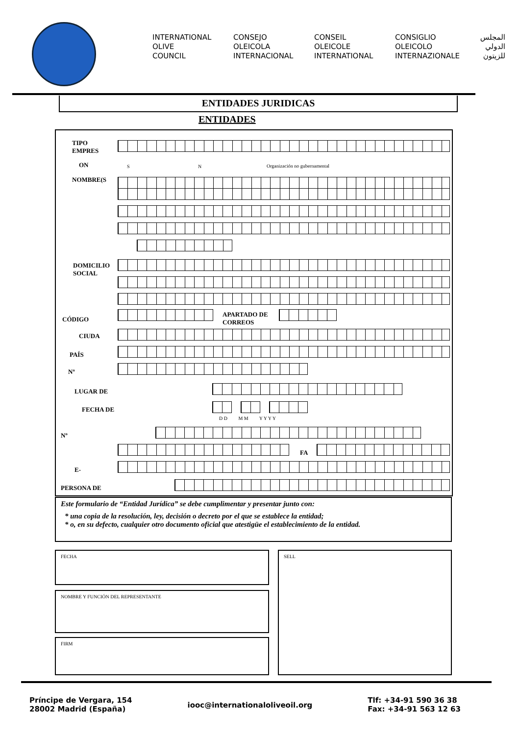INTERNATIONAL
OLIVE
COUNCIL
CONSEJO
OLEICOLA
INTERNACIONAL
CONSEIL
OLEICOLE
INTERNATIONAL
CONSIGLIO
OLEICOLO
INTERNAZIONALE
المجلس
الدولي
للزيتون
ENTIDADES JURIDICAS
ENTIDADES
TIPO
EMPRES
ON S N Organización no gubernamental
NOMBRE(S
DOMICILIO
SOCIAL
CÓDIGO
APARTADO DE
CORREOS
CIUDA
PAÍS
Nº
LUGAR DE
FECHA DE
D D M M Y Y Y Y
Nº
FA
E-
PERSONA DE
Este formulario de “Entidad Jurídica” se debe cumplimentar y presentar junto con:
* una copia de la resolución, ley, decisión o decreto por el que se establece la entidad;
* o, en su defecto, cualquier otro documento oficial que atestigüe el establecimiento de la entidad.
FECHA
NOMBRE Y FUNCIÓN DEL REPRESENTANTE
FIRM
SELL
Príncipe de Vergara, 154
28002 Madrid (España)
iooc@internationaloliveoil.org
Tlf: +34-91 590 36 38
Fax: +34-91 563 12 63